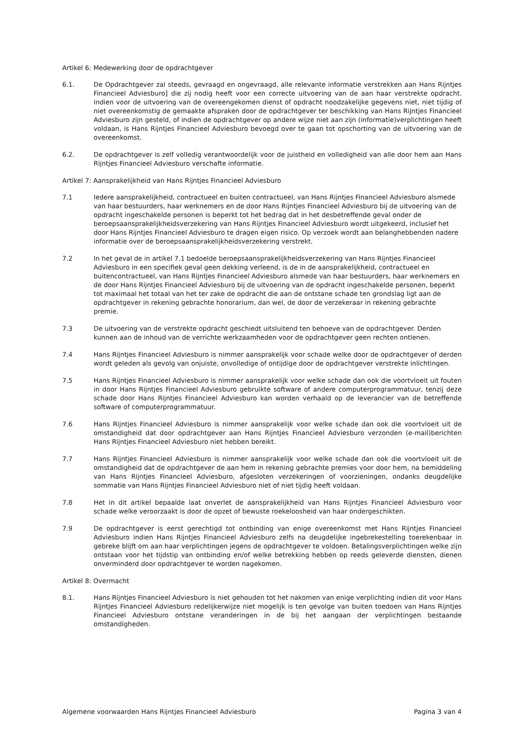Artikel 6: Medewerking door de opdrachtgever
6.1. De Opdrachtgever zal steeds, gevraagd en ongevraagd, alle relevante informatie verstrekken aan Hans Rijntjes Financieel Adviesburo] die zij nodig heeft voor een correcte uitvoering van de aan haar verstrekte opdracht. Indien voor de uitvoering van de overeengekomen dienst of opdracht noodzakelijke gegevens niet, niet tijdig of niet overeenkomstig de gemaakte afspraken door de opdrachtgever ter beschikking van Hans Rijntjes Financieel Adviesburo zijn gesteld, of indien de opdrachtgever op andere wijze niet aan zijn (informatie)verplichtingen heeft voldaan, is Hans Rijntjes Financieel Adviesburo bevoegd over te gaan tot opschorting van de uitvoering van de overeenkomst.
6.2. De opdrachtgever is zelf volledig verantwoordelijk voor de juistheid en volledigheid van alle door hem aan Hans Rijntjes Financieel Adviesburo verschafte informatie.
Artikel 7: Aansprakelijkheid van Hans Rijntjes Financieel Adviesburo
7.1 Iedere aansprakelijkheid, contractueel en buiten contractueel, van Hans Rijntjes Financieel Adviesburo alsmede van haar bestuurders, haar werknemers en de door Hans Rijntjes Financieel Adviesburo bij de uitvoering van de opdracht ingeschakelde personen is beperkt tot het bedrag dat in het desbetreffende geval onder de beroepsaansprakelijkheidsverzekering van Hans Rijntjes Financieel Adviesburo wordt uitgekeerd, inclusief het door Hans Rijntjes Financieel Adviesburo te dragen eigen risico. Op verzoek wordt aan belanghebbenden nadere informatie over de beroepsaansprakelijkheidsverzekering verstrekt.
7.2 In het geval de in artikel 7.1 bedoelde beroepsaansprakelijkheidsverzekering van Hans Rijntjes Financieel Adviesburo in een specifiek geval geen dekking verleend, is de in de aansprakelijkheid, contractueel en buitencontractueel, van Hans Rijntjes Financieel Adviesburo alsmede van haar bestuurders, haar werknemers en de door Hans Rijntjes Financieel Adviesburo bij de uitvoering van de opdracht ingeschakelde personen, beperkt tot maximaal het totaal van het ter zake de opdracht die aan de ontstane schade ten grondslag ligt aan de opdrachtgever in rekening gebrachte honorarium, dan wel, de door de verzekeraar in rekening gebrachte premie.
7.3 De uitvoering van de verstrekte opdracht geschiedt uitsluitend ten behoeve van de opdrachtgever. Derden kunnen aan de inhoud van de verrichte werkzaamheden voor de opdrachtgever geen rechten ontlenen.
7.4 Hans Rijntjes Financieel Adviesburo is nimmer aansprakelijk voor schade welke door de opdrachtgever of derden wordt geleden als gevolg van onjuiste, onvolledige of ontijdige door de opdrachtgever verstrekte inlichtingen.
7.5 Hans Rijntjes Financieel Adviesburo is nimmer aansprakelijk voor welke schade dan ook die voortvloeit uit fouten in door Hans Rijntjes Financieel Adviesburo gebruikte software of andere computerprogrammatuur, tenzij deze schade door Hans Rijntjes Financieel Adviesburo kan worden verhaald op de leverancier van de betreffende software of computerprogrammatuur.
7.6 Hans Rijntjes Financieel Adviesburo is nimmer aansprakelijk voor welke schade dan ook die voortvloeit uit de omstandigheid dat door opdrachtgever aan Hans Rijntjes Financieel Adviesburo verzonden (e-mail)berichten Hans Rijntjes Financieel Adviesburo niet hebben bereikt.
7.7 Hans Rijntjes Financieel Adviesburo is nimmer aansprakelijk voor welke schade dan ook die voortvloeit uit de omstandigheid dat de opdrachtgever de aan hem in rekening gebrachte premies voor door hem, na bemiddeling van Hans Rijntjes Financieel Adviesburo, afgesloten verzekeringen of voorzieningen, ondanks deugdelijke sommatie van Hans Rijntjes Financieel Adviesburo niet of niet tijdig heeft voldaan.
7.8 Het in dit artikel bepaalde laat onverlet de aansprakelijkheid van Hans Rijntjes Financieel Adviesburo voor schade welke veroorzaakt is door de opzet of bewuste roekeloosheid van haar ondergeschikten.
7.9 De opdrachtgever is eerst gerechtigd tot ontbinding van enige overeenkomst met Hans Rijntjes Financieel Adviesburo indien Hans Rijntjes Financieel Adviesburo zelfs na deugdelijke ingebrekestelling toerekenbaar in gebreke blijft om aan haar verplichtingen jegens de opdrachtgever te voldoen. Betalingsverplichtingen welke zijn ontstaan voor het tijdstip van ontbinding en/of welke betrekking hebben op reeds geleverde diensten, dienen onverminderd door opdrachtgever te worden nagekomen.
Artikel 8: Overmacht
8.1. Hans Rijntjes Financieel Adviesburo is niet gehouden tot het nakomen van enige verplichting indien dit voor Hans Rijntjes Financieel Adviesburo redelijkerwijze niet mogelijk is ten gevolge van buiten toedoen van Hans Rijntjes Financieel Adviesburo ontstane veranderingen in de bij het aangaan der verplichtingen bestaande omstandigheden.
Algemene voorwaarden Hans Rijntjes Financieel Adviesburo Pagina 3 van 4